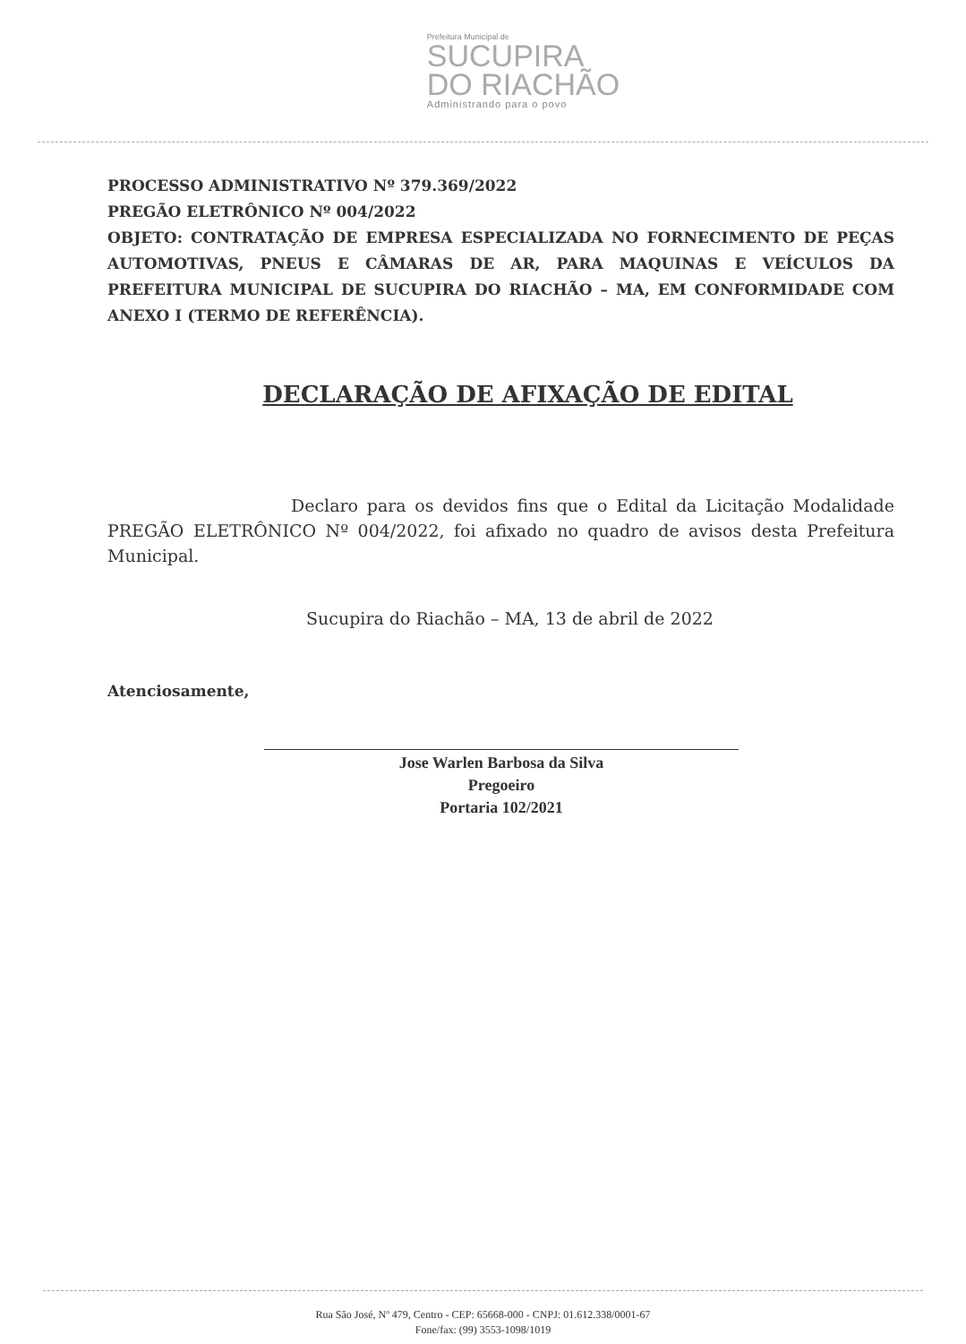Prefeitura Municipal de
SUCUPIRA
DO RIACHÃO
Administrando para o povo
PROCESSO ADMINISTRATIVO Nº 379.369/2022
PREGÃO ELETRÔNICO Nº 004/2022
OBJETO: CONTRATAÇÃO DE EMPRESA ESPECIALIZADA NO FORNECIMENTO DE PEÇAS AUTOMOTIVAS, PNEUS E CÂMARAS DE AR, PARA MAQUINAS E VEÍCULOS DA PREFEITURA MUNICIPAL DE SUCUPIRA DO RIACHÃO – MA, EM CONFORMIDADE COM ANEXO I (TERMO DE REFERÊNCIA).
DECLARAÇÃO DE AFIXAÇÃO DE EDITAL
Declaro para os devidos fins que o Edital da Licitação Modalidade PREGÃO ELETRÔNICO Nº 004/2022, foi afixado no quadro de avisos desta Prefeitura Municipal.
Sucupira do Riachão – MA, 13 de abril de 2022
Atenciosamente,
Jose Warlen Barbosa da Silva
Pregoeiro
Portaria 102/2021
Rua São José, Nº 479, Centro - CEP: 65668-000 - CNPJ: 01.612.338/0001-67
Fone/fax: (99) 3553-1098/1019